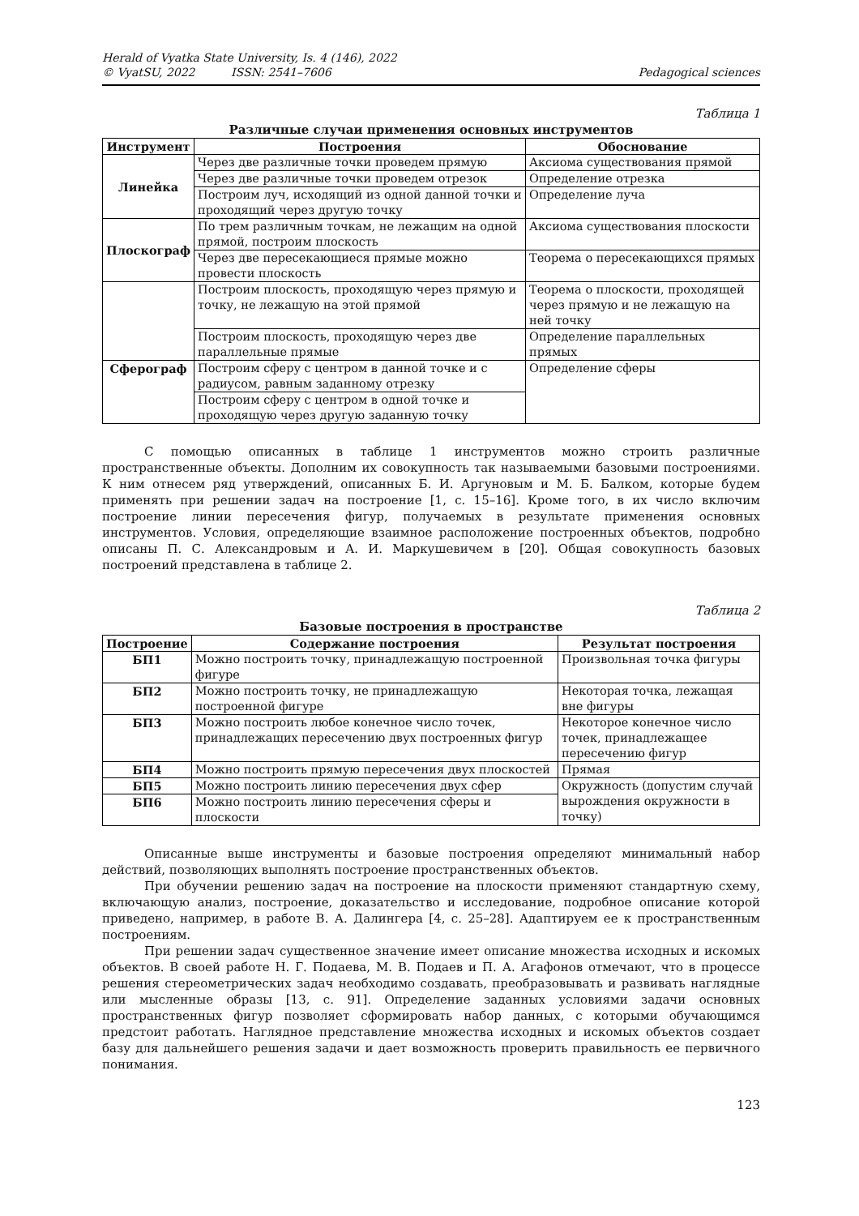Herald of Vyatka State University, Is. 4 (146), 2022
© VyatSU, 2022 ISSN: 2541–7606
Pedagogical sciences
Таблица 1
Различные случаи применения основных инструментов
| Инструмент | Построения | Обоснование |
| --- | --- | --- |
| Линейка | Через две различные точки проведем прямую | Аксиома существования прямой |
| | Через две различные точки проведем отрезок | Определение отрезка |
| | Построим луч, исходящий из одной данной точки и проходящий через другую точку | Определение луча |
| Плоскограф | По трем различным точкам, не лежащим на одной прямой, построим плоскость | Аксиома существования плоскости |
| | Через две пересекающиеся прямые можно провести плоскость | Теорема о пересекающихся прямых |
| | Построим плоскость, проходящую через прямую и точку, не лежащую на этой прямой | Теорема о плоскости, проходящей через прямую и не лежащую на ней точку |
| | Построим плоскость, проходящую через две параллельные прямые | Определение параллельных прямых |
| Сферограф | Построим сферу с центром в данной точке и с радиусом, равным заданному отрезку | Определение сферы |
| | Построим сферу с центром в одной точке и проходящую через другую заданную точку | |
С помощью описанных в таблице 1 инструментов можно строить различные пространственные объекты. Дополним их совокупность так называемыми базовыми построениями. К ним отнесем ряд утверждений, описанных Б. И. Аргуновым и М. Б. Балком, которые будем применять при решении задач на построение [1, с. 15–16]. Кроме того, в их число включим построение линии пересечения фигур, получаемых в результате применения основных инструментов. Условия, определяющие взаимное расположение построенных объектов, подробно описаны П. С. Александровым и А. И. Маркушевичем в [20]. Общая совокупность базовых построений представлена в таблице 2.
Таблица 2
Базовые построения в пространстве
| Построение | Содержание построения | Результат построения |
| --- | --- | --- |
| БП1 | Можно построить точку, принадлежащую построенной фигуре | Произвольная точка фигуры |
| БП2 | Можно построить точку, не принадлежащую построенной фигуре | Некоторая точка, лежащая вне фигуры |
| БП3 | Можно построить любое конечное число точек, принадлежащих пересечению двух построенных фигур | Некоторое конечное число точек, принадлежащее пересечению фигур |
| БП4 | Можно построить прямую пересечения двух плоскостей | Прямая |
| БП5 | Можно построить линию пересечения двух сфер | Окружность (допустим случай вырождения окружности в точку) |
| БП6 | Можно построить линию пересечения сферы и плоскости | |
Описанные выше инструменты и базовые построения определяют минимальный набор действий, позволяющих выполнять построение пространственных объектов.
При обучении решению задач на построение на плоскости применяют стандартную схему, включающую анализ, построение, доказательство и исследование, подробное описание которой приведено, например, в работе В. А. Далингера [4, с. 25–28]. Адаптируем ее к пространственным построениям.
При решении задач существенное значение имеет описание множества исходных и искомых объектов. В своей работе Н. Г. Подаева, М. В. Подаев и П. А. Агафонов отмечают, что в процессе решения стереометрических задач необходимо создавать, преобразовывать и развивать наглядные или мысленные образы [13, с. 91]. Определение заданных условиями задачи основных пространственных фигур позволяет сформировать набор данных, с которыми обучающимся предстоит работать. Наглядное представление множества исходных и искомых объектов создает базу для дальнейшего решения задачи и дает возможность проверить правильность ее первичного понимания.
123